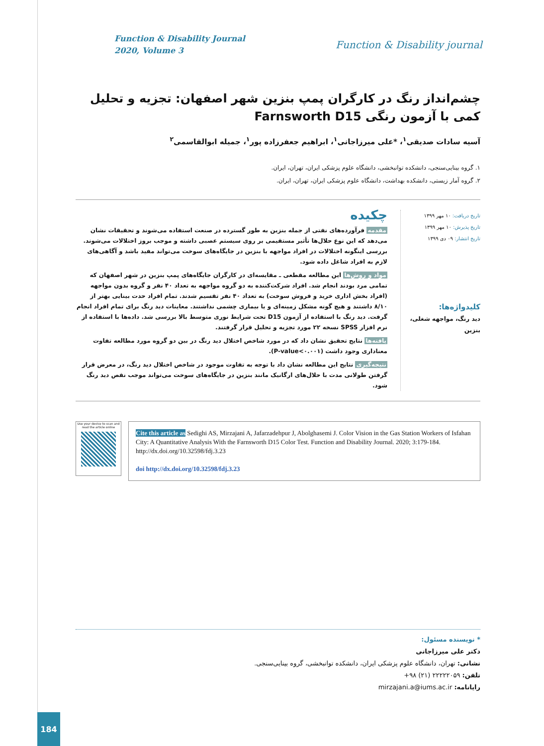Function & Disability Journal
2020, Volume 3
Function & Disability journal
چشم‌انداز رنگ در کارگران پمپ بنزین شهر اصفهان: تجزیه و تحلیل کمی با آزمون رنگی Farnsworth D15
آسیه سادات صدیقی<sup>۱</sup>، *علی میرزاجانی<sup>۱</sup>، ابراهیم جعفرزاده پور<sup>۱</sup>، جمیله ابوالقاسمی<sup>۲</sup>
۱. گروه بینایی‌سنجی، دانشکده توانبخشی، دانشگاه علوم پزشکی ایران، تهران، ایران.
۲. گروه آمار زیستی، دانشکده بهداشت، دانشگاه علوم پزشکی ایران، تهران، ایران.
تاریخ دریافت: ۱۰ مهر ۱۳۹۹
تاریخ پذیرش: ۱۰ مهر ۱۳۹۹
تاریخ انتشار: ۰۹ دی ۱۳۹۹
کلیدواژه‌ها:
دید رنگ، مواجهه شغلی، بنزین
چکیده
مقدمه فرآورده‌های نفتی از جمله بنزین به طور گسترده در صنعت استفاده می‌شوند و تحقیقات نشان می‌دهد که این نوع حلال‌ها تأثیر مستقیمی بر روی سیستم عصبی داشته و موجب بروز اختلالات می‌شوند. بررسی اینگونه اختلالات در افراد مواجهه با بنزین در جایگاه‌های سوخت می‌تواند مفید باشد و آگاهی‌های لازم به افراد شاغل داده شود.
مواد و روش‌ها این مطالعه مقطعی ـ مقایسه‌ای در کارگران جایگاه‌های پمپ بنزین در شهر اصفهان که تمامی مرد بودند انجام شد. افراد شرکت‌کننده به دو گروه مواجهه به تعداد ۴۰ نفر و گروه بدون مواجهه (افراد بخش اداری خرید و فروش سوخت) به تعداد ۴۰ نفر تقسیم شدند. تمام افراد حدت بینایی بهتر از ۸/۱۰ داشتند و هیچ گونه مشکل زمینه‌ای و یا بیماری چشمی نداشتند. معاینات دید رنگ برای تمام افراد انجام گرفت. دید رنگ با استفاده از آزمون D15 تحت شرایط نوری متوسط بالا بررسی شد. داده‌ها با استفاده از نرم افزار SPSS نسخه ۲۲ مورد تجزیه و تحلیل قرار گرفتند.
یافته‌ها نتایج تحقیق نشان داد که در مورد شاخص اختلال دید رنگ در بین دو گروه مورد مطالعه تفاوت معناداری وجود داشت (P-value<۰.۰۰۱).
نتیجه‌گیری نتایج این مطالعه نشان داد با توجه به تفاوت موجود در شاخص اختلال دید رنگ، در معرض قرار گرفتن طولانی مدت با حلال‌های ارگانیک مانند بنزین در جایگاه‌های سوخت می‌تواند موجب نقص دید رنگ شود.
Use your device to scan and read the article online
Cite this article as Sedighi AS, Mirzajani A, Jafarzadehpur J, Abolghasemi J. Color Vision in the Gas Station Workers of Isfahan City: A Quantitative Analysis With the Farnsworth D15 Color Test. Function and Disability Journal. 2020; 3:179-184. http://dx.doi.org/10.32598/fdj.3.23
doi http://dx.doi.org/10.32598/fdj.3.23
* نویسنده مسئول:
دکتر علی میرزاجانی
نشانی: تهران، دانشگاه علوم پزشکی ایران، دانشکده توانبخشی، گروه بینایی‌سنجی.
تلفن: ۲۲۲۲۲۰۵۹ (۲۱) ۹۸+
رایانامه: mirzajani.a@iums.ac.ir
184